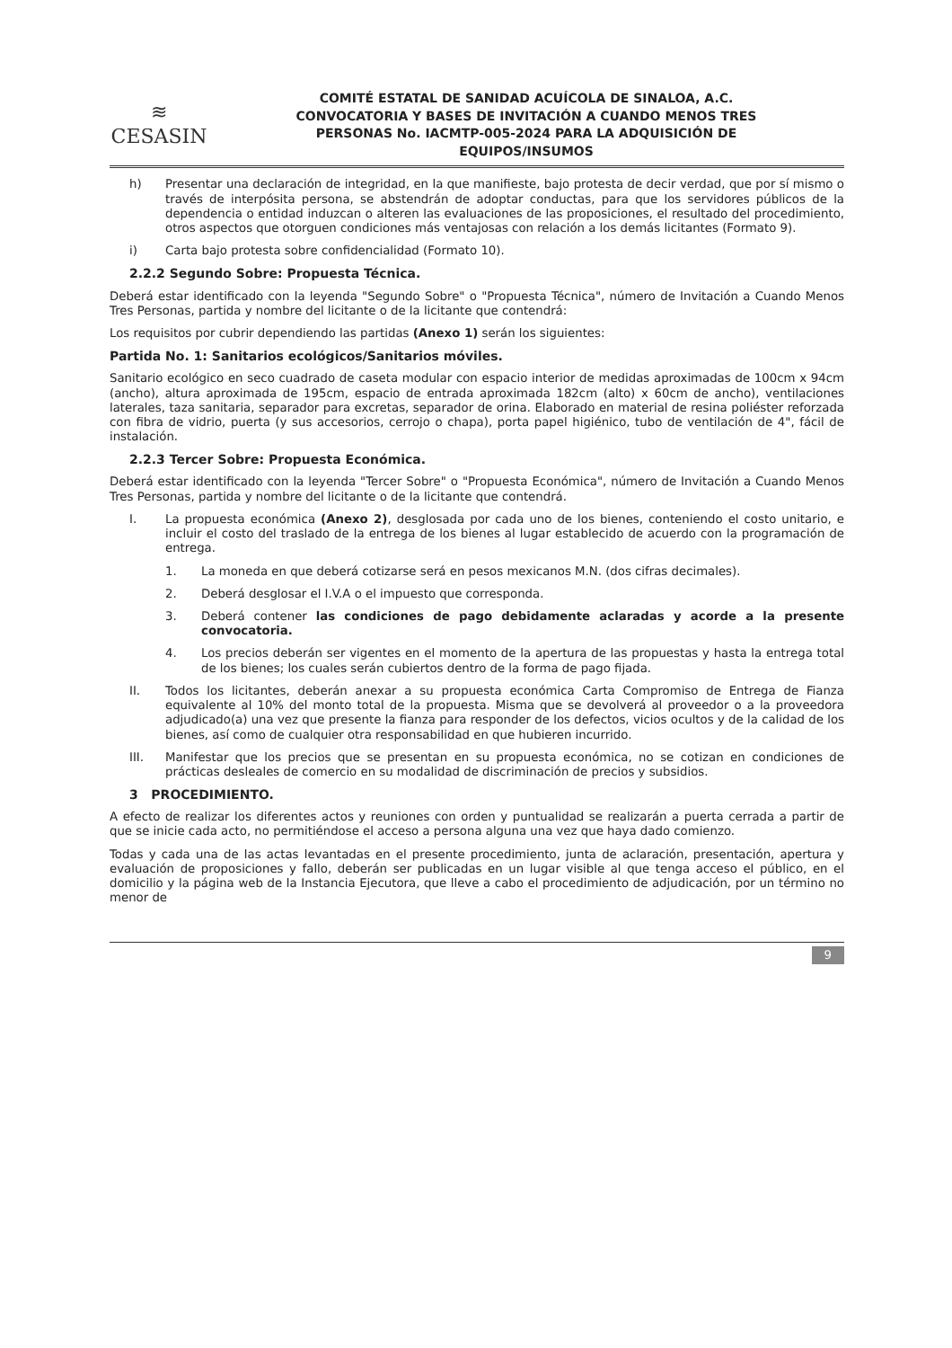≋
CESASIN
COMITÉ ESTATAL DE SANIDAD ACUÍCOLA DE SINALOA, A.C.
CONVOCATORIA Y BASES DE INVITACIÓN A CUANDO MENOS TRES
PERSONAS No. IACMTP-005-2024 PARA LA ADQUISICIÓN DE
EQUIPOS/INSUMOS
h) Presentar una declaración de integridad, en la que manifieste, bajo protesta de decir verdad, que por sí mismo o través de interpósita persona, se abstendrán de adoptar conductas, para que los servidores públicos de la dependencia o entidad induzcan o alteren las evaluaciones de las proposiciones, el resultado del procedimiento, otros aspectos que otorguen condiciones más ventajosas con relación a los demás licitantes (Formato 9).
i) Carta bajo protesta sobre confidencialidad (Formato 10).
2.2.2 Segundo Sobre: Propuesta Técnica.
Deberá estar identificado con la leyenda "Segundo Sobre" o "Propuesta Técnica", número de Invitación a Cuando Menos Tres Personas, partida y nombre del licitante o de la licitante que contendrá:
Los requisitos por cubrir dependiendo las partidas (Anexo 1) serán los siguientes:
Partida No. 1: Sanitarios ecológicos/Sanitarios móviles.
Sanitario ecológico en seco cuadrado de caseta modular con espacio interior de medidas aproximadas de 100cm x 94cm (ancho), altura aproximada de 195cm, espacio de entrada aproximada 182cm (alto) x 60cm de ancho), ventilaciones laterales, taza sanitaria, separador para excretas, separador de orina. Elaborado en material de resina poliéster reforzada con fibra de vidrio, puerta (y sus accesorios, cerrojo o chapa), porta papel higiénico, tubo de ventilación de 4", fácil de instalación.
2.2.3 Tercer Sobre: Propuesta Económica.
Deberá estar identificado con la leyenda "Tercer Sobre" o "Propuesta Económica", número de Invitación a Cuando Menos Tres Personas, partida y nombre del licitante o de la licitante que contendrá.
I. La propuesta económica (Anexo 2), desglosada por cada uno de los bienes, conteniendo el costo unitario, e incluir el costo del traslado de la entrega de los bienes al lugar establecido de acuerdo con la programación de entrega.
1. La moneda en que deberá cotizarse será en pesos mexicanos M.N. (dos cifras decimales).
2. Deberá desglosar el I.V.A o el impuesto que corresponda.
3. Deberá contener las condiciones de pago debidamente aclaradas y acorde a la presente convocatoria.
4. Los precios deberán ser vigentes en el momento de la apertura de las propuestas y hasta la entrega total de los bienes; los cuales serán cubiertos dentro de la forma de pago fijada.
II. Todos los licitantes, deberán anexar a su propuesta económica Carta Compromiso de Entrega de Fianza equivalente al 10% del monto total de la propuesta. Misma que se devolverá al proveedor o a la proveedora adjudicado(a) una vez que presente la fianza para responder de los defectos, vicios ocultos y de la calidad de los bienes, así como de cualquier otra responsabilidad en que hubieren incurrido.
III. Manifestar que los precios que se presentan en su propuesta económica, no se cotizan en condiciones de prácticas desleales de comercio en su modalidad de discriminación de precios y subsidios.
3 PROCEDIMIENTO.
A efecto de realizar los diferentes actos y reuniones con orden y puntualidad se realizarán a puerta cerrada a partir de que se inicie cada acto, no permitiéndose el acceso a persona alguna una vez que haya dado comienzo.
Todas y cada una de las actas levantadas en el presente procedimiento, junta de aclaración, presentación, apertura y evaluación de proposiciones y fallo, deberán ser publicadas en un lugar visible al que tenga acceso el público, en el domicilio y la página web de la Instancia Ejecutora, que lleve a cabo el procedimiento de adjudicación, por un término no menor de
9